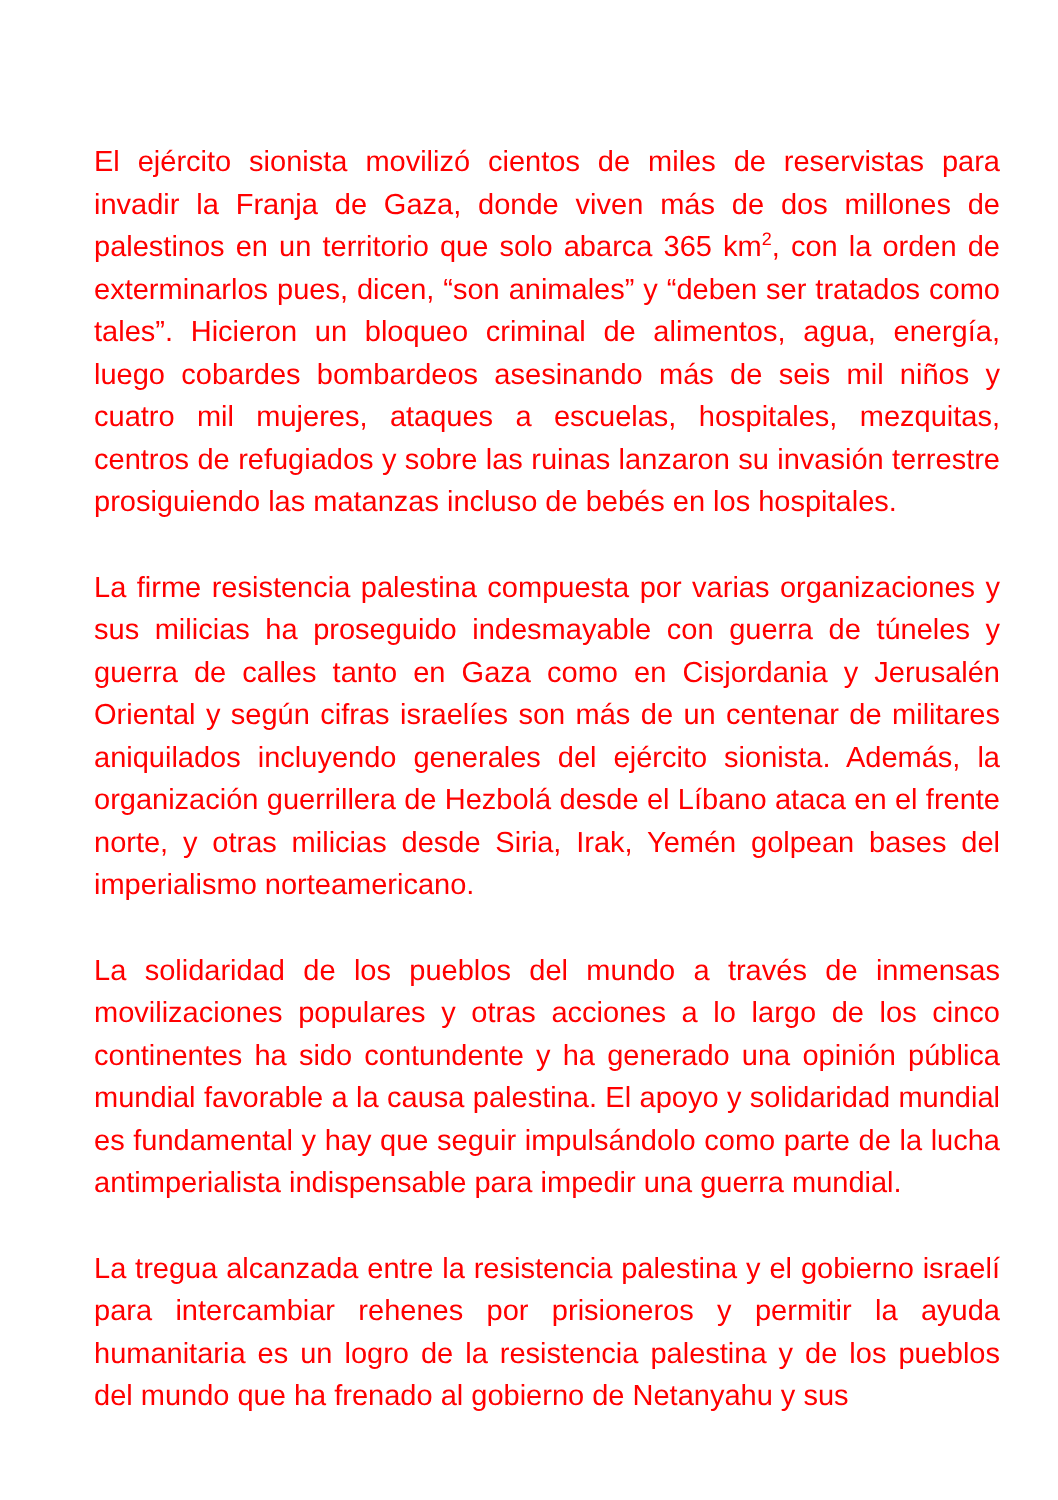El ejército sionista movilizó cientos de miles de reservistas para invadir la Franja de Gaza, donde viven más de dos millones de palestinos en un territorio que solo abarca 365 km<sup>2</sup>, con la orden de exterminarlos pues, dicen, “son animales” y “deben ser tratados como tales”. Hicieron un bloqueo criminal de alimentos, agua, energía, luego cobardes bombardeos asesinando más de seis mil niños y cuatro mil mujeres, ataques a escuelas, hospitales, mezquitas, centros de refugiados y sobre las ruinas lanzaron su invasión terrestre prosiguiendo las matanzas incluso de bebés en los hospitales.
La firme resistencia palestina compuesta por varias organizaciones y sus milicias ha proseguido indesmayable con guerra de túneles y guerra de calles tanto en Gaza como en Cisjordania y Jerusalén Oriental y según cifras israelíes son más de un centenar de militares aniquilados incluyendo generales del ejército sionista. Además, la organización guerrillera de Hezbolá desde el Líbano ataca en el frente norte, y otras milicias desde Siria, Irak, Yemén golpean bases del imperialismo norteamericano.
La solidaridad de los pueblos del mundo a través de inmensas movilizaciones populares y otras acciones a lo largo de los cinco continentes ha sido contundente y ha generado una opinión pública mundial favorable a la causa palestina. El apoyo y solidaridad mundial es fundamental y hay que seguir impulsándolo como parte de la lucha antimperialista indispensable para impedir una guerra mundial.
La tregua alcanzada entre la resistencia palestina y el gobierno israelí para intercambiar rehenes por prisioneros y permitir la ayuda humanitaria es un logro de la resistencia palestina y de los pueblos del mundo que ha frenado al gobierno de Netanyahu y sus